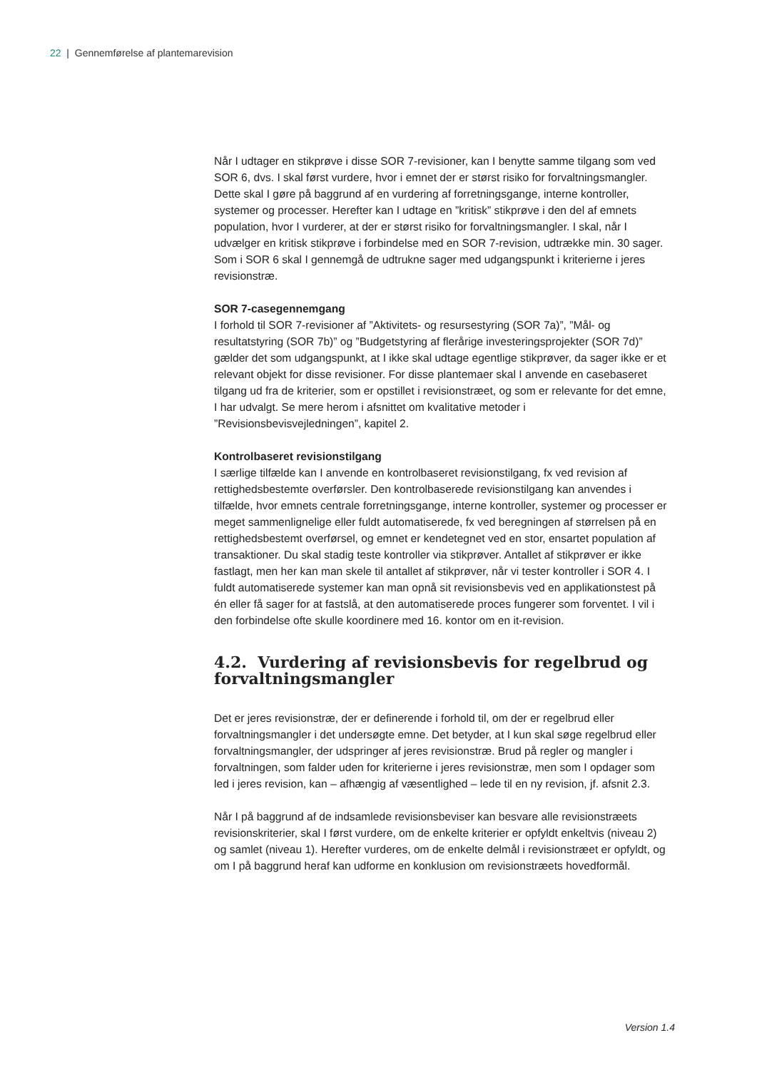22 | Gennemførelse af plantemarevision
Når I udtager en stikprøve i disse SOR 7-revisioner, kan I benytte samme tilgang som ved SOR 6, dvs. I skal først vurdere, hvor i emnet der er størst risiko for forvaltningsmangler. Dette skal I gøre på baggrund af en vurdering af forretningsgange, interne kontroller, systemer og processer. Herefter kan I udtage en ”kritisk” stikprøve i den del af emnets population, hvor I vurderer, at der er størst risiko for forvaltningsmangler. I skal, når I udvælger en kritisk stikprøve i forbindelse med en SOR 7-revision, udtrække min. 30 sager. Som i SOR 6 skal I gennemgå de udtrukne sager med udgangspunkt i kriterierne i jeres revisionstræ.
SOR 7-casegennemgang
I forhold til SOR 7-revisioner af ”Aktivitets- og resursestyring (SOR 7a)”, ”Mål- og resultatstyring (SOR 7b)” og ”Budgetstyring af flerårige investeringsprojekter (SOR 7d)” gælder det som udgangspunkt, at I ikke skal udtage egentlige stikprøver, da sager ikke er et relevant objekt for disse revisioner. For disse plantemaer skal I anvende en casebaseret tilgang ud fra de kriterier, som er opstillet i revisionstræet, og som er relevante for det emne, I har udvalgt. Se mere herom i afsnittet om kvalitative metoder i ”Revisionsbevisvejledningen”, kapitel 2.
Kontrolbaseret revisionstilgang
I særlige tilfælde kan I anvende en kontrolbaseret revisionstilgang, fx ved revision af rettighedsbestemte overførsler. Den kontrolbaserede revisionstilgang kan anvendes i tilfælde, hvor emnets centrale forretningsgange, interne kontroller, systemer og processer er meget sammenlignelige eller fuldt automatiserede, fx ved beregningen af størrelsen på en rettighedsbestemt overførsel, og emnet er kendetegnet ved en stor, ensartet population af transaktioner. Du skal stadig teste kontroller via stikprøver. Antallet af stikprøver er ikke fastlagt, men her kan man skele til antallet af stikprøver, når vi tester kontroller i SOR 4. I fuldt automatiserede systemer kan man opnå sit revisionsbevis ved en applikationstest på én eller få sager for at fastslå, at den automatiserede proces fungerer som forventet. I vil i den forbindelse ofte skulle koordinere med 16. kontor om en it-revision.
4.2. Vurdering af revisionsbevis for regelbrud og forvaltningsmangler
Det er jeres revisionstræ, der er definerende i forhold til, om der er regelbrud eller forvaltningsmangler i det undersøgte emne. Det betyder, at I kun skal søge regelbrud eller forvaltningsmangler, der udspringer af jeres revisionstræ. Brud på regler og mangler i forvaltningen, som falder uden for kriterierne i jeres revisionstræ, men som I opdager som led i jeres revision, kan – afhængig af væsentlighed – lede til en ny revision, jf. afsnit 2.3.
Når I på baggrund af de indsamlede revisionsbeviser kan besvare alle revisionstræets revisionskriterier, skal I først vurdere, om de enkelte kriterier er opfyldt enkeltvis (niveau 2) og samlet (niveau 1). Herefter vurderes, om de enkelte delmål i revisionstræet er opfyldt, og om I på baggrund heraf kan udforme en konklusion om revisionstræets hovedformål.
Version 1.4